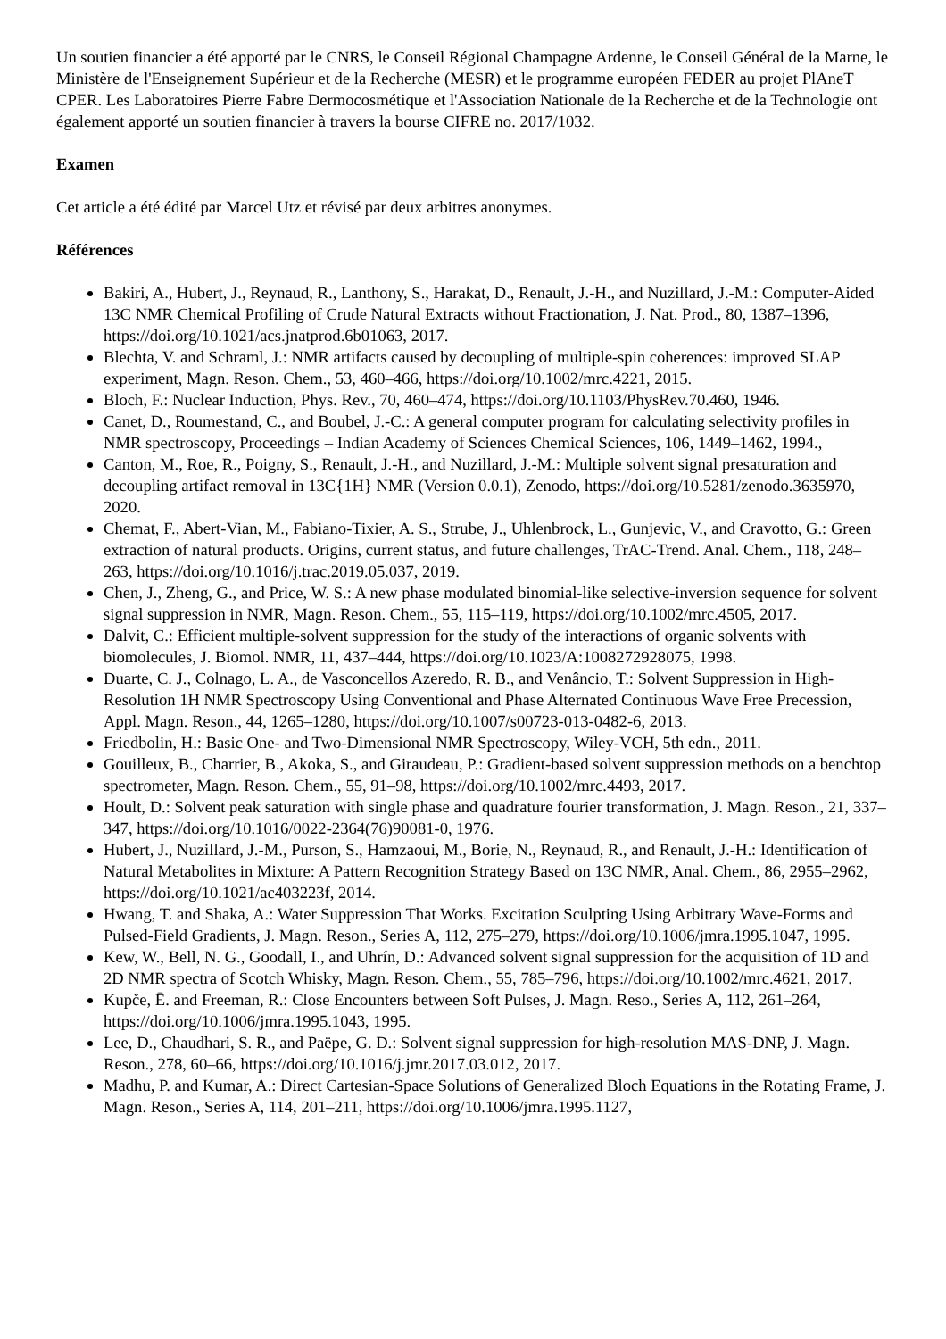Un soutien financier a été apporté par le CNRS, le Conseil Régional Champagne Ardenne, le Conseil Général de la Marne, le Ministère de l'Enseignement Supérieur et de la Recherche (MESR) et le programme européen FEDER au projet PlAneT CPER. Les Laboratoires Pierre Fabre Dermocosmétique et l'Association Nationale de la Recherche et de la Technologie ont également apporté un soutien financier à travers la bourse CIFRE no. 2017/1032.
Examen
Cet article a été édité par Marcel Utz et révisé par deux arbitres anonymes.
Références
Bakiri, A., Hubert, J., Reynaud, R., Lanthony, S., Harakat, D., Renault, J.-H., and Nuzillard, J.-M.: Computer-Aided 13C NMR Chemical Profiling of Crude Natural Extracts without Fractionation, J. Nat. Prod., 80, 1387–1396, https://doi.org/10.1021/acs.jnatprod.6b01063, 2017.
Blechta, V. and Schraml, J.: NMR artifacts caused by decoupling of multiple-spin coherences: improved SLAP experiment, Magn. Reson. Chem., 53, 460–466, https://doi.org/10.1002/mrc.4221, 2015.
Bloch, F.: Nuclear Induction, Phys. Rev., 70, 460–474, https://doi.org/10.1103/PhysRev.70.460, 1946.
Canet, D., Roumestand, C., and Boubel, J.-C.: A general computer program for calculating selectivity profiles in NMR spectroscopy, Proceedings – Indian Academy of Sciences Chemical Sciences, 106, 1449–1462, 1994.,
Canton, M., Roe, R., Poigny, S., Renault, J.-H., and Nuzillard, J.-M.: Multiple solvent signal presaturation and decoupling artifact removal in 13C{1H} NMR (Version 0.0.1), Zenodo, https://doi.org/10.5281/zenodo.3635970, 2020.
Chemat, F., Abert-Vian, M., Fabiano-Tixier, A. S., Strube, J., Uhlenbrock, L., Gunjevic, V., and Cravotto, G.: Green extraction of natural products. Origins, current status, and future challenges, TrAC-Trend. Anal. Chem., 118, 248–263, https://doi.org/10.1016/j.trac.2019.05.037, 2019.
Chen, J., Zheng, G., and Price, W. S.: A new phase modulated binomial-like selective-inversion sequence for solvent signal suppression in NMR, Magn. Reson. Chem., 55, 115–119, https://doi.org/10.1002/mrc.4505, 2017.
Dalvit, C.: Efficient multiple-solvent suppression for the study of the interactions of organic solvents with biomolecules, J. Biomol. NMR, 11, 437–444, https://doi.org/10.1023/A:1008272928075, 1998.
Duarte, C. J., Colnago, L. A., de Vasconcellos Azeredo, R. B., and Venâncio, T.: Solvent Suppression in High-Resolution 1H NMR Spectroscopy Using Conventional and Phase Alternated Continuous Wave Free Precession, Appl. Magn. Reson., 44, 1265–1280, https://doi.org/10.1007/s00723-013-0482-6, 2013.
Friedbolin, H.: Basic One- and Two-Dimensional NMR Spectroscopy, Wiley-VCH, 5th edn., 2011.
Gouilleux, B., Charrier, B., Akoka, S., and Giraudeau, P.: Gradient-based solvent suppression methods on a benchtop spectrometer, Magn. Reson. Chem., 55, 91–98, https://doi.org/10.1002/mrc.4493, 2017.
Hoult, D.: Solvent peak saturation with single phase and quadrature fourier transformation, J. Magn. Reson., 21, 337–347, https://doi.org/10.1016/0022-2364(76)90081-0, 1976.
Hubert, J., Nuzillard, J.-M., Purson, S., Hamzaoui, M., Borie, N., Reynaud, R., and Renault, J.-H.: Identification of Natural Metabolites in Mixture: A Pattern Recognition Strategy Based on 13C NMR, Anal. Chem., 86, 2955–2962, https://doi.org/10.1021/ac403223f, 2014.
Hwang, T. and Shaka, A.: Water Suppression That Works. Excitation Sculpting Using Arbitrary Wave-Forms and Pulsed-Field Gradients, J. Magn. Reson., Series A, 112, 275–279, https://doi.org/10.1006/jmra.1995.1047, 1995.
Kew, W., Bell, N. G., Goodall, I., and Uhrín, D.: Advanced solvent signal suppression for the acquisition of 1D and 2D NMR spectra of Scotch Whisky, Magn. Reson. Chem., 55, 785–796, https://doi.org/10.1002/mrc.4621, 2017.
Kupče, Ē. and Freeman, R.: Close Encounters between Soft Pulses, J. Magn. Reso., Series A, 112, 261–264, https://doi.org/10.1006/jmra.1995.1043, 1995.
Lee, D., Chaudhari, S. R., and Paëpe, G. D.: Solvent signal suppression for high-resolution MAS-DNP, J. Magn. Reson., 278, 60–66, https://doi.org/10.1016/j.jmr.2017.03.012, 2017.
Madhu, P. and Kumar, A.: Direct Cartesian-Space Solutions of Generalized Bloch Equations in the Rotating Frame, J. Magn. Reson., Series A, 114, 201–211, https://doi.org/10.1006/jmra.1995.1127,